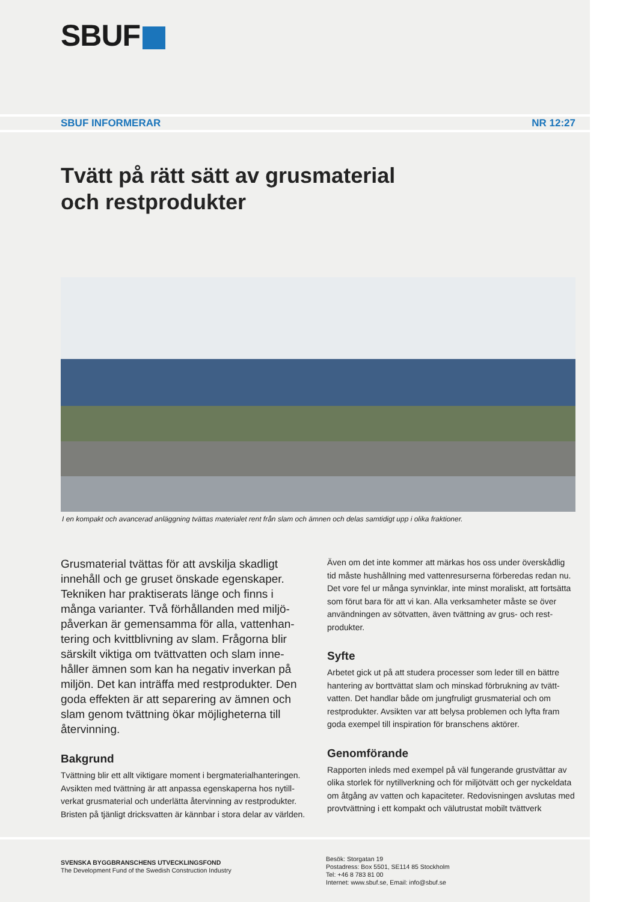SBUF
SBUF INFORMERAR NR 12:27
Tvätt på rätt sätt av grusmaterial
och restprodukter
I en kompakt och avancerad anläggning tvättas materialet rent från slam och ämnen och delas samtidigt upp i olika fraktioner.
Grusmaterial tvättas för att avskilja skadligt innehåll och ge gruset önskade egenskaper. Tekniken har praktiserats länge och finns i många varianter. Två förhållanden med miljö-påverkan är gemensamma för alla, vattenhan-tering och kvittblivning av slam. Frågorna blir särskilt viktiga om tvättvatten och slam inne-håller ämnen som kan ha negativ inverkan på miljön. Det kan inträffa med restprodukter. Den goda effekten är att separering av ämnen och slam genom tvättning ökar möjligheterna till återvinning.
Bakgrund
Tvättning blir ett allt viktigare moment i bergmaterialhanteringen. Avsikten med tvättning är att anpassa egenskaperna hos nytill-verkat grusmaterial och underlätta återvinning av restprodukter. Bristen på tjänligt dricksvatten är kännbar i stora delar av världen.
Även om det inte kommer att märkas hos oss under överskådlig tid måste hushållning med vattenresurserna förberedas redan nu. Det vore fel ur många synvinklar, inte minst moraliskt, att fortsätta som förut bara för att vi kan. Alla verksamheter måste se över användningen av sötvatten, även tvättning av grus- och rest-produkter.
Syfte
Arbetet gick ut på att studera processer som leder till en bättre hantering av borttvättat slam och minskad förbrukning av tvätt-vatten. Det handlar både om jungfruligt grusmaterial och om restprodukter. Avsikten var att belysa problemen och lyfta fram goda exempel till inspiration för branschens aktörer.
Genomförande
Rapporten inleds med exempel på väl fungerande grustvättar av olika storlek för nytillverkning och för miljötvätt och ger nyckeldata om åtgång av vatten och kapaciteter. Redovisningen avslutas med provtvättning i ett kompakt och välutrustat mobilt tvättverk
SVENSKA BYGGBRANSCHENS UTVECKLINGSFOND
The Development Fund of the Swedish Construction Industry
Besök: Storgatan 19
Postadress: Box 5501, SE114 85 Stockholm
Tel: +46 8 783 81 00
Internet: www.sbuf.se, Email: info@sbuf.se